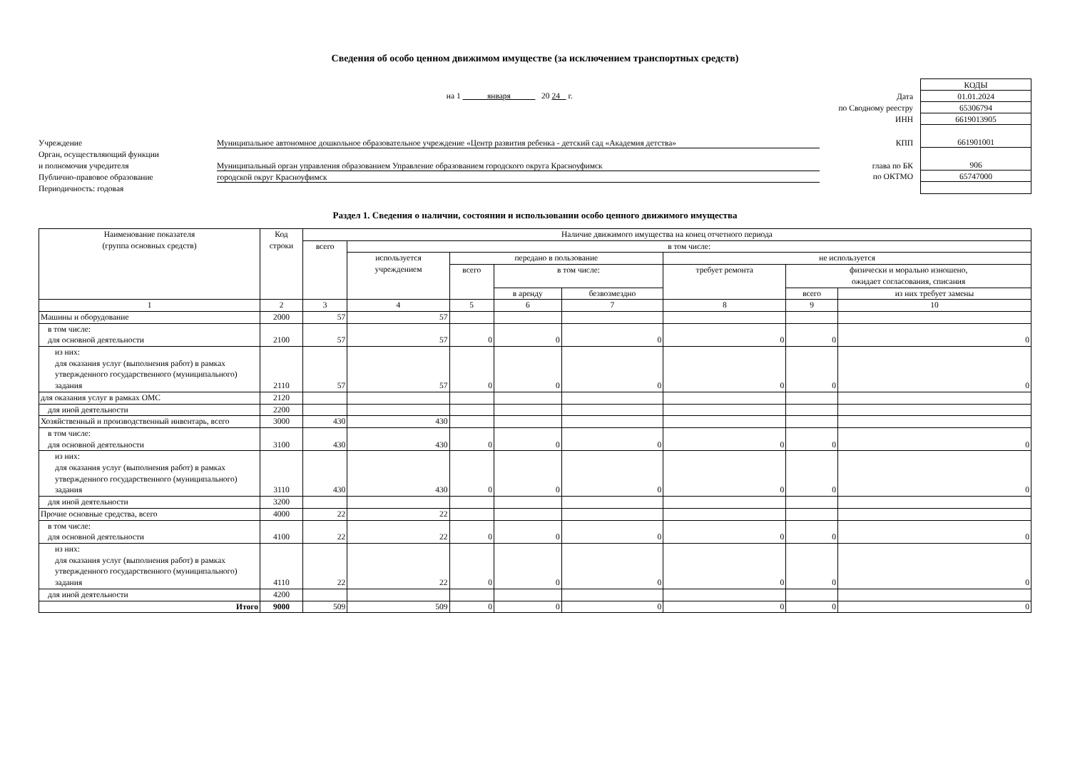Сведения об особо ценном движимом имуществе (за исключением транспортных средств)
на 1 января 20 24 г.
Учреждение Муниципальное автономное дошкольное образовательное учреждение «Центр развития ребенка - детский сад «Академия детства»
Орган, осуществляющий функции
и полномочия учредителя Муниципальный орган управления образованием Управление образованием городского округа Красноуфимск
Публично-правовое образование городской округ Красноуфимск
Периодичность: годовая
| | КОДЫ |
| Дата | 01.01.2024 |
| по Сводному реестру | 65306794 |
| ИНН | 6619013905 |
| КПП | 661901001 |
| глава по БК | 906 |
| по ОКТМО | 65747000 |
Раздел 1. Сведения о наличии, состоянии и использовании особо ценного движимого имущества
| Наименование показателя (группа основных средств) | Код строки | Наличие движимого имущества на конец отчетного периода | | | | | | | |
| --- | --- | --- | --- | --- | --- | --- | --- | --- | --- |
| | | всего | в том числе: | | | | | | |
| | | | используется учреждением | передано в пользование | | | не используется | | |
| | | | | всего | в том числе: | | требует ремонта | физически и морально изношено, ожидает согласования, списания | |
| | | | | | в аренду | безвозмездно | | всего | из них требует замены |
| 1 | 2 | 3 | 4 | 5 | 6 | 7 | 8 | 9 | 10 |
| Машины и оборудование | 2000 | 57 | 57 | | | | | | |
| в том числе: для основной деятельности | 2100 | 57 | 57 | 0 | 0 | 0 | 0 | 0 | 0 |
| из них: для оказания услуг (выполнения работ) в рамках утвержденного государственного (муниципального) задания | 2110 | 57 | 57 | 0 | 0 | 0 | 0 | 0 | 0 |
| для оказания услуг в рамках ОМС | 2120 | | | | | | | | |
| для иной деятельности | 2200 | | | | | | | | |
| Хозяйственный и производственный инвентарь, всего | 3000 | 430 | 430 | | | | | | |
| в том числе: для основной деятельности | 3100 | 430 | 430 | 0 | 0 | 0 | 0 | 0 | 0 |
| из них: для оказания услуг (выполнения работ) в рамках утвержденного государственного (муниципального) задания | 3110 | 430 | 430 | 0 | 0 | 0 | 0 | 0 | 0 |
| для иной деятельности | 3200 | | | | | | | | |
| Прочие основные средства, всего | 4000 | 22 | 22 | | | | | | |
| в том числе: для основной деятельности | 4100 | 22 | 22 | 0 | 0 | 0 | 0 | 0 | 0 |
| из них: для оказания услуг (выполнения работ) в рамках утвержденного государственного (муниципального) задания | 4110 | 22 | 22 | 0 | 0 | 0 | 0 | 0 | 0 |
| для иной деятельности | 4200 | | | | | | | | |
| Итого | 9000 | 509 | 509 | 0 | 0 | 0 | 0 | 0 | 0 |